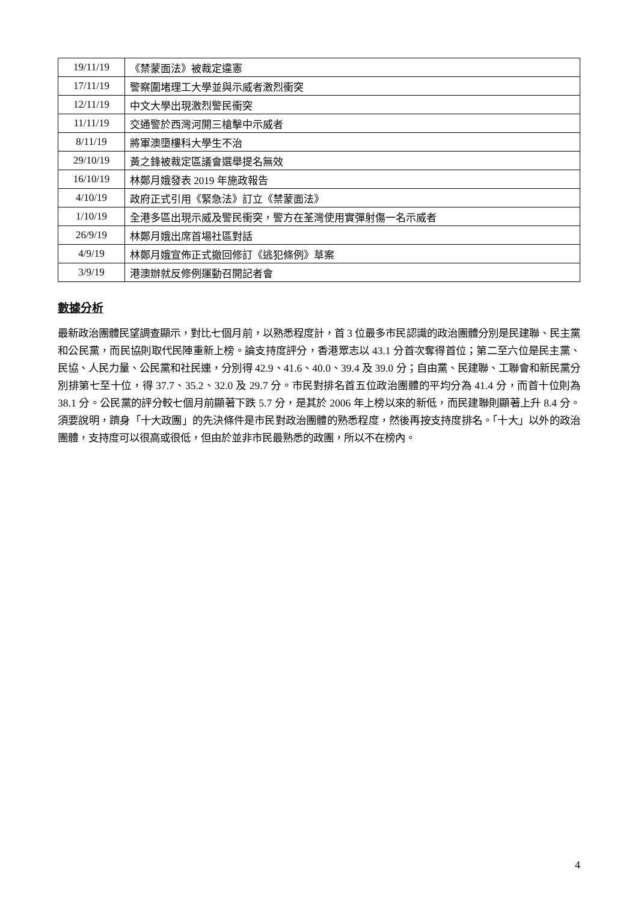| 19/11/19 | 《禁蒙面法》被裁定違憲 |
| 17/11/19 | 警察圍堵理工大學並與示威者激烈衝突 |
| 12/11/19 | 中文大學出現激烈警民衝突 |
| 11/11/19 | 交通警於西灣河開三槍擊中示威者 |
| 8/11/19 | 將軍澳墮樓科大學生不治 |
| 29/10/19 | 黃之鋒被裁定區議會選舉提名無效 |
| 16/10/19 | 林鄭月娥發表 2019 年施政報告 |
| 4/10/19 | 政府正式引用《緊急法》訂立《禁蒙面法》 |
| 1/10/19 | 全港多區出現示威及警民衝突，警方在荃灣使用實彈射傷一名示威者 |
| 26/9/19 | 林鄭月娥出席首場社區對話 |
| 4/9/19 | 林鄭月娥宣佈正式撤回修訂《逃犯條例》草案 |
| 3/9/19 | 港澳辦就反修例運動召開記者會 |
數據分析
最新政治團體民望調查顯示，對比七個月前，以熟悉程度計，首 3 位最多市民認識的政治團體分別是民建聯、民主黨和公民黨，而民協則取代民陣重新上榜。論支持度評分，香港眾志以 43.1 分首次奪得首位；第二至六位是民主黨、民協、人民力量、公民黨和社民連，分別得 42.9、41.6、40.0、39.4 及 39.0 分；自由黨、民建聯、工聯會和新民黨分別排第七至十位，得 37.7、35.2、32.0 及 29.7 分。市民對排名首五位政治團體的平均分為 41.4 分，而首十位則為 38.1 分。公民黨的評分較七個月前顯著下跌 5.7 分，是其於 2006 年上榜以來的新低，而民建聯則顯著上升 8.4 分。須要說明，躋身「十大政團」的先決條件是市民對政治團體的熟悉程度，然後再按支持度排名。「十大」以外的政治團體，支持度可以很高或很低，但由於並非市民最熟悉的政團，所以不在榜內。
4